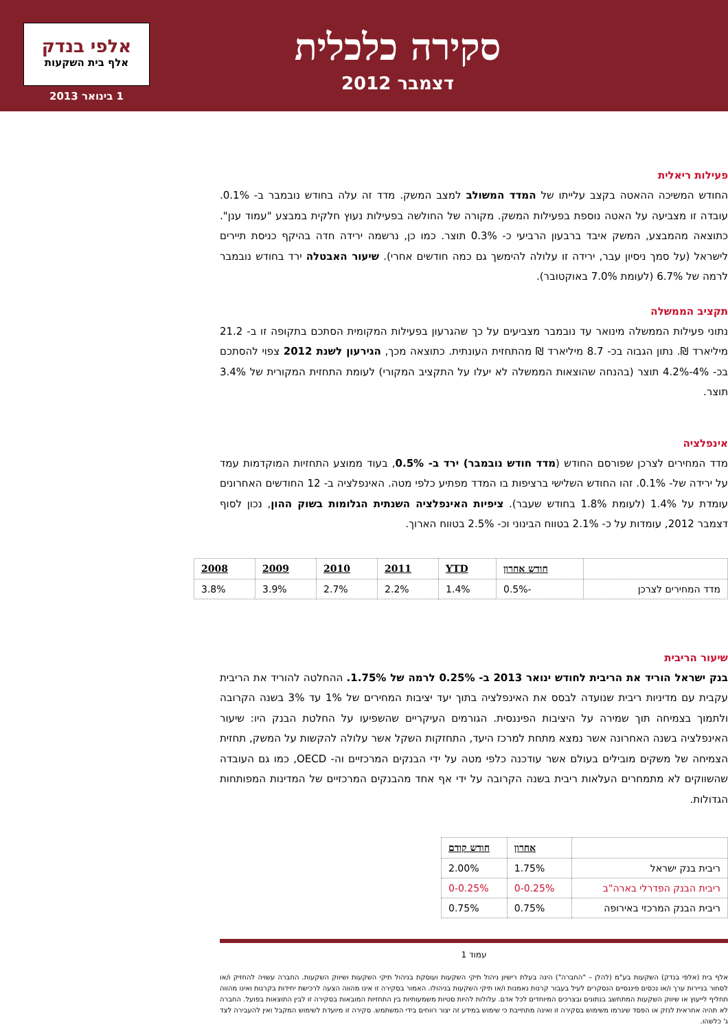אלפי בנדק
אלף בית השקעות
1 בינואר 2013
סקירה כלכלית
דצמבר 2012
פעילות ריאלית
החודש המשיכה ההאטה בקצב עלייתו של המדד המשולב למצב המשק. מדד זה עלה בחודש נובמבר ב- 0.1%. עובדה זו מצביעה על האטה נוספת בפעילות המשק. מקורה של החולשה בפעילות נעוץ חלקית במבצע "עמוד ענן". כתוצאה מהמבצע, המשק איבד ברבעון הרביעי כ- 0.3% תוצר. כמו כן, נרשמה ירידה חדה בהיקף כניסת תיירים לישראל (על סמך ניסיון עבר, ירידה זו עלולה להימשך גם כמה חודשים אחרי). שיעור האבטלה ירד בחודש נובמבר לרמה של 6.7% (לעומת 7.0% באוקטובר).
תקציב הממשלה
נתוני פעילות הממשלה מינואר עד נובמבר מצביעים על כך שהגרעון בפעילות המקומית הסתכם בתקופה זו ב- 21.2 מיליארד ₪. נתון הגבוה בכ- 8.7 מיליארד ₪ מהתחזית העונתית. כתוצאה מכך, הגירעון לשנת 2012 צפוי להסתכם בכ- 4%-4.2% תוצר (בהנחה שהוצאות הממשלה לא יעלו על התקציב המקורי) לעומת התחזית המקורית של 3.4% תוצר.
אינפלציה
מדד המחירים לצרכן שפורסם החודש (מדד חודש נובמבר) ירד ב- 0.5%, בעוד ממוצע התחזיות המוקדמות עמד על ירידה של- 0.1%. זהו החודש השלישי ברציפות בו המדד מפתיע כלפי מטה. האינפלציה ב- 12 החודשים האחרונים עומדת על 1.4% (לעומת 1.8% בחודש שעבר). ציפיות האינפלציה השנתית הגלומות בשוק ההון, נכון לסוף דצמבר 2012, עומדות על כ- 2.1% בטווח הבינוני וכ- 2.5% בטווח הארוך.
| | חודש אחרון | YTD | 2011 | 2010 | 2009 | 2008 |
| --- | --- | --- | --- | --- | --- | --- |
| מדד המחירים לצרכן | -0.5% | 1.4% | 2.2% | 2.7% | 3.9% | 3.8% |
שיעור הריבית
בנק ישראל הוריד את הריבית לחודש ינואר 2013 ב- 0.25% לרמה של 1.75%. ההחלטה להוריד את הריבית עקבית עם מדיניות ריבית שנועדה לבסס את האינפלציה בתוך יעד יציבות המחירים של 1% עד 3% בשנה הקרובה ולתמוך בצמיחה תוך שמירה על היציבות הפיננסית. הגורמים העיקריים שהשפיעו על החלטת הבנק היו: שיעור האינפלציה בשנה האחרונה אשר נמצא מתחת למרכז היעד, התחזקות השקל אשר עלולה להקשות על המשק, תחזית הצמיחה של משקים מובילים בעולם אשר עודכנה כלפי מטה על ידי הבנקים המרכזיים וה- OECD, כמו גם העובדה שהשווקים לא מתמחרים העלאות ריבית בשנה הקרובה על ידי אף אחד מהבנקים המרכזיים של המדינות המפותחות הגדולות.
| | אחרון | חודש קודם |
| --- | --- | --- |
| ריבית בנק ישראל | 1.75% | 2.00% |
| ריבית הבנק הפדרלי בארה"ב | 0-0.25% | 0-0.25% |
| ריבית הבנק המרכזי באירופה | 0.75% | 0.75% |
עמוד 1
אלף בית (אלפי בנדק) השקעות בע"מ (להלן – "החברה") הינה בעלת רישיון ניהול תיקי השקעות ועוסקת בניהול תיקי השקעות ושיווק השקעות. החברה עשויה להחזיק ו/או לסחור בניירות ערך ו/או נכסים פיננסיים הנסקרים לעיל בעבור קרנות נאמנות ו/או תיקי השקעות בניהולו. האמור בסקירה זו אינו מהווה הצעה לרכישת יחידות בקרנות ואינו מהווה תחליף לייעוץ או שיווק השקעות המתחשב בנתונים ובצרכים המיוחדים לכל אדם. עלולות להיות סטיות משמעותיות בין התחזיות המובאות בסקירה זו לבין התוצאות בפועל. החברה לא תהיה אחראית לנזק או הפסד שיגרמו משימוש בסקירה זו ואינה מתחייבת כי שימוש במידע זה יצור רווחים בידי המשתמש. סקירה זו מיועדת לשימוש המקבל ואין להעבירה לצד ג' כלשהו.